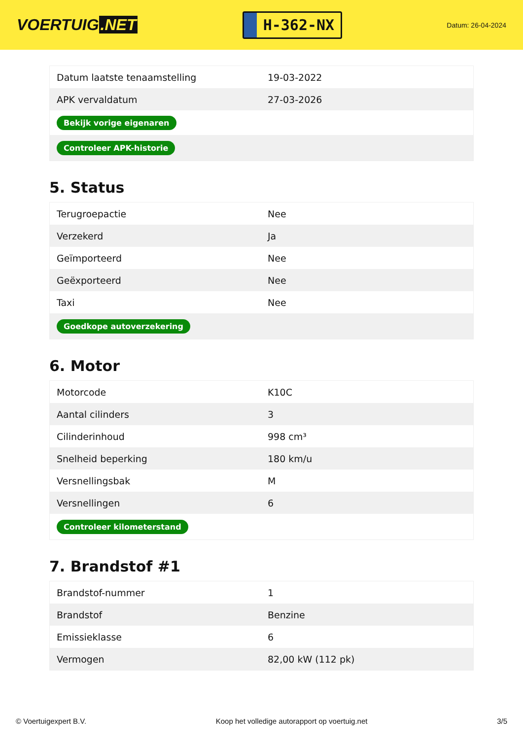VOERTUIG.NET
H-362-NX
Datum: 26-04-2024
| Datum laatste tenaamstelling | 19-03-2022 |
| APK vervaldatum | 27-03-2026 |
| Bekijk vorige eigenaren | |
| Controleer APK-historie | |
5. Status
| Terugroepactie | Nee |
| Verzekerd | Ja |
| Geïmporteerd | Nee |
| Geëxporteerd | Nee |
| Taxi | Nee |
| Goedkope autoverzekering | |
6. Motor
| Motorcode | K10C |
| Aantal cilinders | 3 |
| Cilinderinhoud | 998 cm³ |
| Snelheid beperking | 180 km/u |
| Versnellingsbak | M |
| Versnellingen | 6 |
| Controleer kilometerstand | |
7. Brandstof #1
| Brandstof-nummer | 1 |
| Brandstof | Benzine |
| Emissieklasse | 6 |
| Vermogen | 82,00 kW (112 pk) |
© Voertuigexpert B.V. Koop het volledige autorapport op voertuig.net 3/5